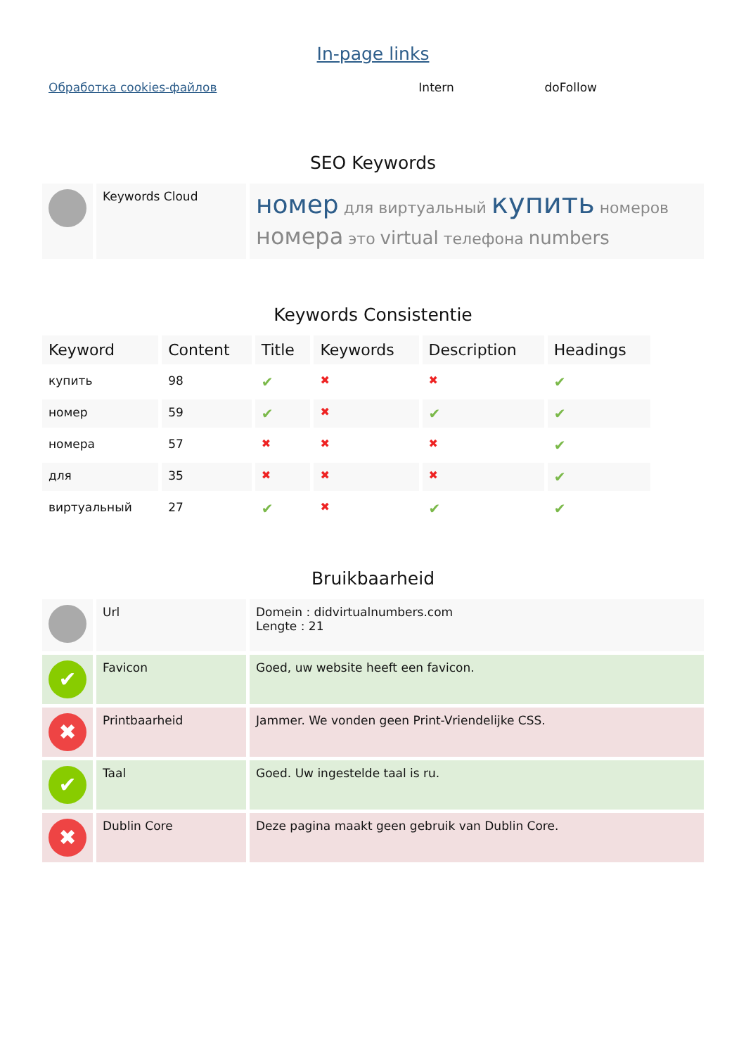In-page links
| Обработка cookies-файлов | Intern | doFollow |
SEO Keywords
| | Keywords Cloud | номер для виртуальный купить номеров номера это virtual телефона numbers |
Keywords Consistentie
| Keyword | Content | Title | Keywords | Description | Headings |
| --- | --- | --- | --- | --- | --- |
| купить | 98 | ✔ | ✖ | ✖ | ✔ |
| номер | 59 | ✔ | ✖ | ✔ | ✔ |
| номера | 57 | ✖ | ✖ | ✖ | ✔ |
| для | 35 | ✖ | ✖ | ✖ | ✔ |
| виртуальный | 27 | ✔ | ✖ | ✔ | ✔ |
Bruikbaarheid
| | Url | Domein : didvirtualnumbers.com Lengte : 21 |
| ✔ | Favicon | Goed, uw website heeft een favicon. |
| ✖ | Printbaarheid | Jammer. We vonden geen Print-Vriendelijke CSS. |
| ✔ | Taal | Goed. Uw ingestelde taal is ru. |
| ✖ | Dublin Core | Deze pagina maakt geen gebruik van Dublin Core. |